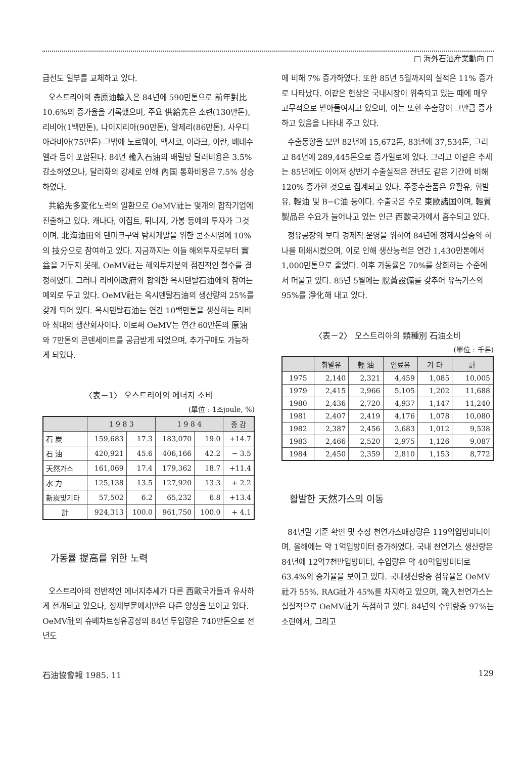□ 海外石油産業動向 □
급선도 일부를 교체하고 있다.
오스트리아의 총原油輸入은 84년에 590만톤으로 前年對比 10.6%의 증가율을 기록했으며, 주요 供給先은 소련(130만톤), 리비아(1백만톤), 나이지리아(90만톤), 알제리(86만톤), 사우디 아라비아(75만톤) 그밖에 노르웨이, 멕시코, 이라크, 이란, 베네수엘라 등이 포함된다. 84년 輸入石油의 배럴당 달러비용은 3.5% 감소하였으나, 달러화의 강세로 인해 內国 통화비용은 7.5% 상승하였다.
共給先多変化노력의 일환으로 OeMV社는 몇개의 합작기업에 진출하고 있다. 캐나다, 이집트, 튀니지, 가봉 등에의 투자가 그것이며, 北海油田의 덴마크구역 탐사개발을 위한 콘소시엄에 10%의 技分으로 참여하고 있다. 지금까지는 이들 해외투자로부터 實益을 거두지 못해, OeMV社는 해외투자분의 점진적인 철수를 결정하였다. 그러나 리비아政府와 합의한 옥시덴탈石油에의 참여는 예외로 두고 있다. OeMV社는 옥시덴탈石油의 생산량의 25%를 갖게 되어 있다. 옥시덴탈石油는 연간 10백만톤을 생산하는 리비아 최대의 생산회사이다. 이로써 OeMV는 연간 60만톤의 原油와 7만톤의 콘덴세이트를 공급받게 되었으며, 추가구매도 가능하게 되었다.
〈表－1〉 오스트리아의 에너지 소비
(單位 : 1조joule, %)
| | 1 9 8 3 | | 1 9 8 4 | | 증 감 |
| --- | --- | --- | --- | --- | --- |
| 石 炭 | 159,683 | 17.3 | 183,070 | 19.0 | +14.7 |
| 石 油 | 420,921 | 45.6 | 406,166 | 42.2 | − 3.5 |
| 天然가스 | 161,069 | 17.4 | 179,362 | 18.7 | +11.4 |
| 水 力 | 125,138 | 13.5 | 127,920 | 13.3 | + 2.2 |
| 新炭및기타 | 57,502 | 6.2 | 65,232 | 6.8 | +13.4 |
| 計 | 924,313 | 100.0 | 961,750 | 100.0 | + 4.1 |
가동률 提高를 위한 노력
오스트리아의 전반적인 에너지추세가 다른 西歐국가들과 유사하게 전개되고 있으나, 정제부문에서만은 다른 양상을 보이고 있다. OeMV社의 슈베차트정유공장의 84년 투입량은 740만톤으로 전년도
에 비해 7% 증가하였다. 또한 85년 5월까지의 실적은 11% 증가로 나타났다. 이같은 현상은 국내시장이 위축되고 있는 때에 매우 고무적으로 받아들여지고 있으며, 이는 또한 수출량이 그만큼 증가하고 있음을 나타내 주고 있다.
수출동향을 보면 82년에 15,672톤, 83년에 37,534톤, 그리고 84년에 289,445톤으로 증가일로에 있다. 그리고 이같은 추세는 85년에도 이어져 상반기 수출실적은 전년도 같은 기간에 비해 120% 증가한 것으로 집계되고 있다. 주종수출품은 윤활유, 휘발유, 輕油 및 B−C油 등이다. 수출국은 주로 東歐諸国이며, 輕質製品은 수요가 늘어나고 있는 인근 西歐국가에서 흡수되고 있다.
정유공장의 보다 경제적 운영을 위하여 84년에 정제시설중의 하나를 폐쇄시켰으며, 이로 인해 생산능력은 연간 1,430만톤에서 1,000만톤으로 줄었다. 이후 가동률은 70%를 상회하는 수준에서 머물고 있다. 85년 5월에는 脫黃設備를 갖추어 유독가스의 95%를 淨化해 내고 있다.
〈表－2〉 오스트리아의 類種別 石油소비
(單位 : 千톤)
| | 휘발유 | 輕 油 | 연료유 | 기 타 | 計 |
| --- | --- | --- | --- | --- | --- |
| 1975 | 2,140 | 2,321 | 4,459 | 1,085 | 10,005 |
| 1979 | 2,415 | 2,966 | 5,105 | 1,202 | 11,688 |
| 1980 | 2,436 | 2,720 | 4,937 | 1,147 | 11,240 |
| 1981 | 2,407 | 2,419 | 4,176 | 1,078 | 10,080 |
| 1982 | 2,387 | 2,456 | 3,683 | 1,012 | 9,538 |
| 1983 | 2,466 | 2,520 | 2,975 | 1,126 | 9,087 |
| 1984 | 2,450 | 2,359 | 2,810 | 1,153 | 8,772 |
활발한 天然가스의 이동
84년말 기준 확인 및 추정 천연가스매장량은 119억입방미터이며, 올해에는 약 1억입방미터 증가하였다. 국내 천연가스 생산량은 84년에 12억7천만입방미터, 수입량은 약 40억입방미터로 63.4%의 증가율을 보이고 있다. 국내생산량중 점유율은 OeMV社가 55%, RAG社가 45%를 차지하고 있으며, 輸入천연가스는 실질적으로 OeMV社가 독점하고 있다. 84년의 수입량중 97%는 소련에서, 그리고
石油協會報 1985. 11 129